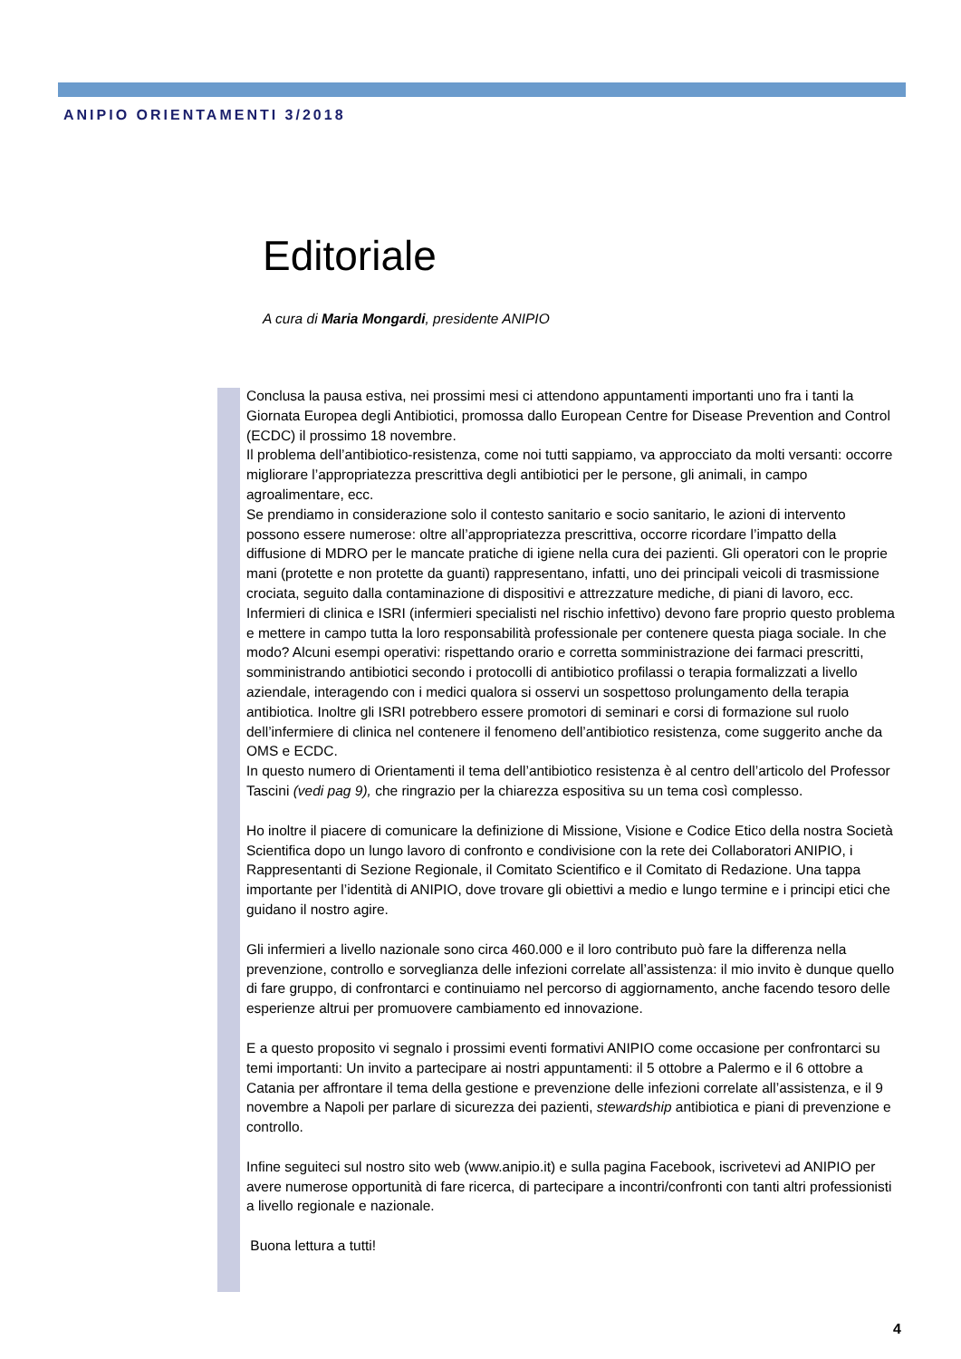ANIPIO ORIENTAMENTI 3/2018
Editoriale
A cura di Maria Mongardi, presidente ANIPIO
Conclusa la pausa estiva, nei prossimi mesi ci attendono appuntamenti importanti uno fra i tanti la Giornata Europea degli Antibiotici, promossa dallo European Centre for Disease Prevention and Control (ECDC) il prossimo 18 novembre.
Il problema dell’antibiotico-resistenza, come noi tutti sappiamo, va approcciato da molti versanti: occorre migliorare l’appropriatezza prescrittiva degli antibiotici per le persone, gli animali, in campo agroalimentare, ecc.
Se prendiamo in considerazione solo il contesto sanitario e socio sanitario, le azioni di intervento possono essere numerose: oltre all’appropriatezza prescrittiva, occorre ricordare l’impatto della diffusione di MDRO per le mancate pratiche di igiene nella cura dei pazienti. Gli operatori con le proprie mani (protette e non protette da guanti) rappresentano, infatti, uno dei principali veicoli di trasmissione crociata, seguito dalla contaminazione di dispositivi e attrezzature mediche, di piani di lavoro, ecc.
Infermieri di clinica e ISRI (infermieri specialisti nel rischio infettivo) devono fare proprio questo problema e mettere in campo tutta la loro responsabilità professionale per contenere questa piaga sociale. In che modo? Alcuni esempi operativi: rispettando orario e corretta somministrazione dei farmaci prescritti, somministrando antibiotici secondo i protocolli di antibiotico profilassi o terapia formalizzati a livello aziendale, interagendo con i medici qualora si osservi un sospettoso prolungamento della terapia antibiotica. Inoltre gli ISRI potrebbero essere promotori di seminari e corsi di formazione sul ruolo dell’infermiere di clinica nel contenere il fenomeno dell’antibiotico resistenza, come suggerito anche da OMS e ECDC.
In questo numero di Orientamenti il tema dell’antibiotico resistenza è al centro dell’articolo del Professor Tascini (vedi pag 9), che ringrazio per la chiarezza espositiva su un tema così complesso.
Ho inoltre il piacere di comunicare la definizione di Missione, Visione e Codice Etico della nostra Società Scientifica dopo un lungo lavoro di confronto e condivisione con la rete dei Collaboratori ANIPIO, i Rappresentanti di Sezione Regionale, il Comitato Scientifico e il Comitato di Redazione. Una tappa importante per l’identità di ANIPIO, dove trovare gli obiettivi a medio e lungo termine e i principi etici che guidano il nostro agire.
Gli infermieri a livello nazionale sono circa 460.000 e il loro contributo può fare la differenza nella prevenzione, controllo e sorveglianza delle infezioni correlate all’assistenza: il mio invito è dunque quello di fare gruppo, di confrontarci e continuiamo nel percorso di aggiornamento, anche facendo tesoro delle esperienze altrui per promuovere cambiamento ed innovazione.
E a questo proposito vi segnalo i prossimi eventi formativi ANIPIO come occasione per confrontarci su temi importanti: Un invito a partecipare ai nostri appuntamenti: il 5 ottobre a Palermo e il 6 ottobre a Catania per affrontare il tema della gestione e prevenzione delle infezioni correlate all’assistenza, e il 9 novembre a Napoli per parlare di sicurezza dei pazienti, stewardship antibiotica e piani di prevenzione e controllo.
Infine seguiteci sul nostro sito web (www.anipio.it) e sulla pagina Facebook, iscrivetevi ad ANIPIO per avere numerose opportunità di fare ricerca, di partecipare a incontri/confronti con tanti altri professionisti a livello regionale e nazionale.
Buona lettura a tutti!
4